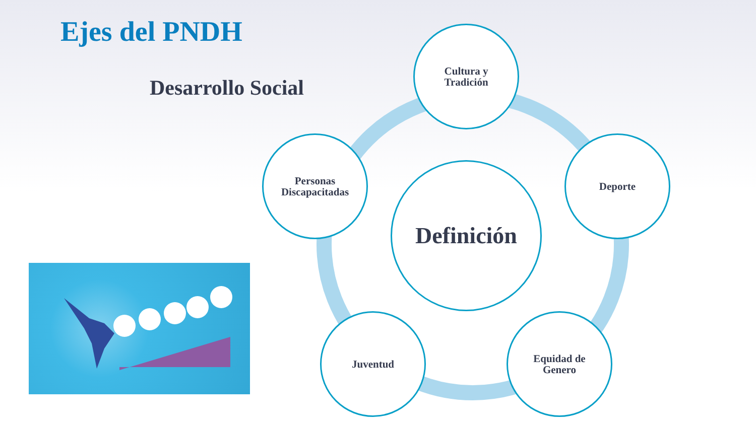Ejes del PNDH
Desarrollo Social
Cultura y
Tradición
Personas
Discapacitadas
Definición
Deporte
Juventud
Equidad de
Genero